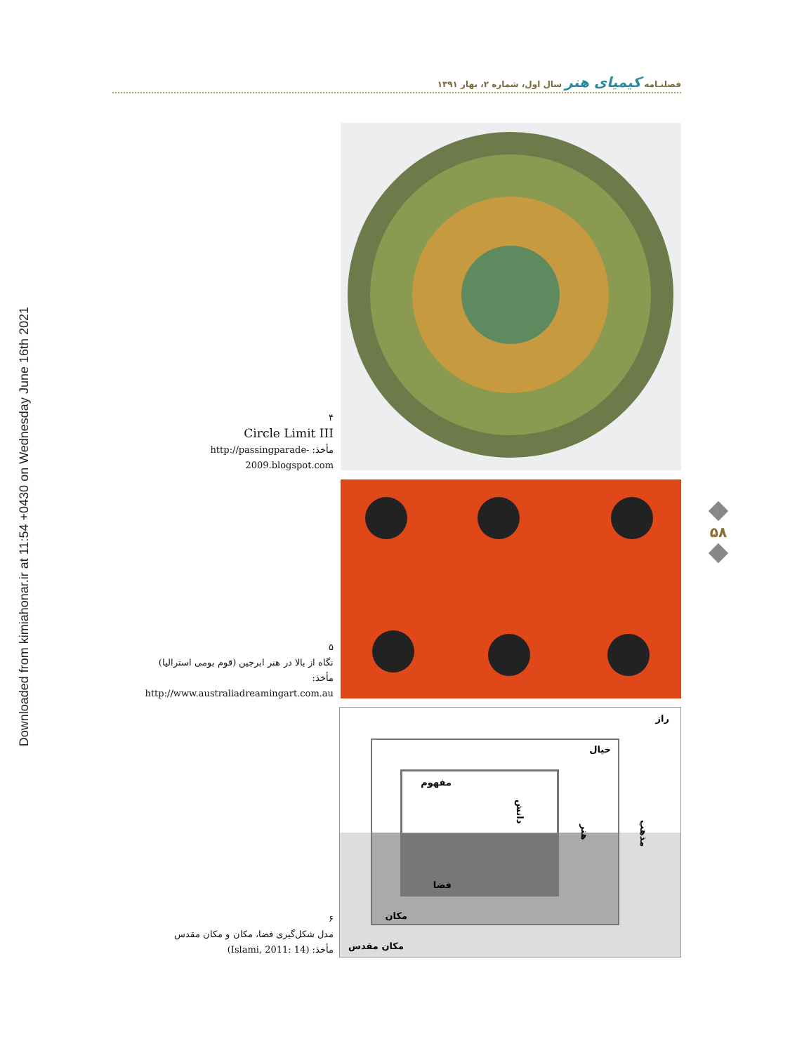Downloaded from kimiahonar.ir at 11:54 +0430 on Wednesday June 16th 2021
فصلنـامه کیمیای هنر سال اول، شماره ۲، بهار ۱۳۹۱
۴
Circle Limit III
مأخذ: http://passingparade-2009.blogspot.com
۵۸
۵
نگاه از بالا در هنر ابرجین (قوم بومی استرالیا)
مأخذ: http://www.australiadreamingart.com.au
۶
مدل شکل‌گیری فضا، مکان و مکان مقدس
مأخذ: (Islami, 2011: 14)
راز
خیال
مفهوم
فضا
دانش
هنر
مکان
مذهب
مکان مقدس